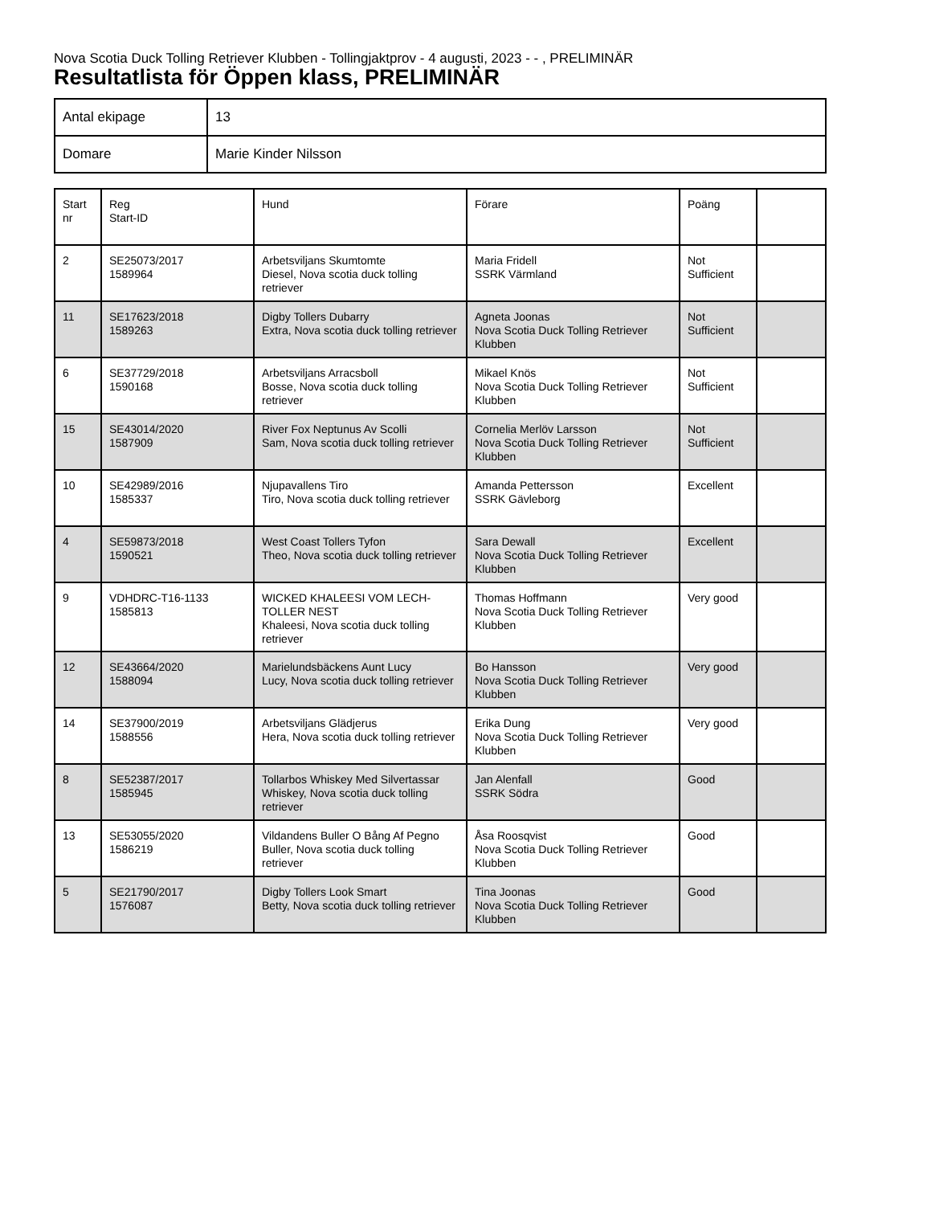Nova Scotia Duck Tolling Retriever Klubben - Tollingjaktprov - 4 augusti, 2023 - - , PRELIMINÄR
Resultatlista för Öppen klass, PRELIMINÄR
| Antal ekipage | 13 |
| Domare | Marie Kinder Nilsson |
| Start nr | Reg Start-ID | Hund | Förare | Poäng | |
| --- | --- | --- | --- | --- | --- |
| 2 | SE25073/2017 1589964 | Arbetsviljans Skumtomte Diesel, Nova scotia duck tolling retriever | Maria Fridell SSRK Värmland | Not Sufficient | |
| 11 | SE17623/2018 1589263 | Digby Tollers Dubarry Extra, Nova scotia duck tolling retriever | Agneta Joonas Nova Scotia Duck Tolling Retriever Klubben | Not Sufficient | |
| 6 | SE37729/2018 1590168 | Arbetsviljans Arracsboll Bosse, Nova scotia duck tolling retriever | Mikael Knös Nova Scotia Duck Tolling Retriever Klubben | Not Sufficient | |
| 15 | SE43014/2020 1587909 | River Fox Neptunus Av Scolli Sam, Nova scotia duck tolling retriever | Cornelia Merlöv Larsson Nova Scotia Duck Tolling Retriever Klubben | Not Sufficient | |
| 10 | SE42989/2016 1585337 | Njupavallens Tiro Tiro, Nova scotia duck tolling retriever | Amanda Pettersson SSRK Gävleborg | Excellent | |
| 4 | SE59873/2018 1590521 | West Coast Tollers Tyfon Theo, Nova scotia duck tolling retriever | Sara Dewall Nova Scotia Duck Tolling Retriever Klubben | Excellent | |
| 9 | VDHDRC-T16-1133 1585813 | WICKED KHALEESI VOM LECH-TOLLER NEST Khaleesi, Nova scotia duck tolling retriever | Thomas Hoffmann Nova Scotia Duck Tolling Retriever Klubben | Very good | |
| 12 | SE43664/2020 1588094 | Marielundsbäckens Aunt Lucy Lucy, Nova scotia duck tolling retriever | Bo Hansson Nova Scotia Duck Tolling Retriever Klubben | Very good | |
| 14 | SE37900/2019 1588556 | Arbetsviljans Glädjerus Hera, Nova scotia duck tolling retriever | Erika Dung Nova Scotia Duck Tolling Retriever Klubben | Very good | |
| 8 | SE52387/2017 1585945 | Tollarbos Whiskey Med Silvertassar Whiskey, Nova scotia duck tolling retriever | Jan Alenfall SSRK Södra | Good | |
| 13 | SE53055/2020 1586219 | Vildandens Buller O Bång Af Pegno Buller, Nova scotia duck tolling retriever | Åsa Roosqvist Nova Scotia Duck Tolling Retriever Klubben | Good | |
| 5 | SE21790/2017 1576087 | Digby Tollers Look Smart Betty, Nova scotia duck tolling retriever | Tina Joonas Nova Scotia Duck Tolling Retriever Klubben | Good | |